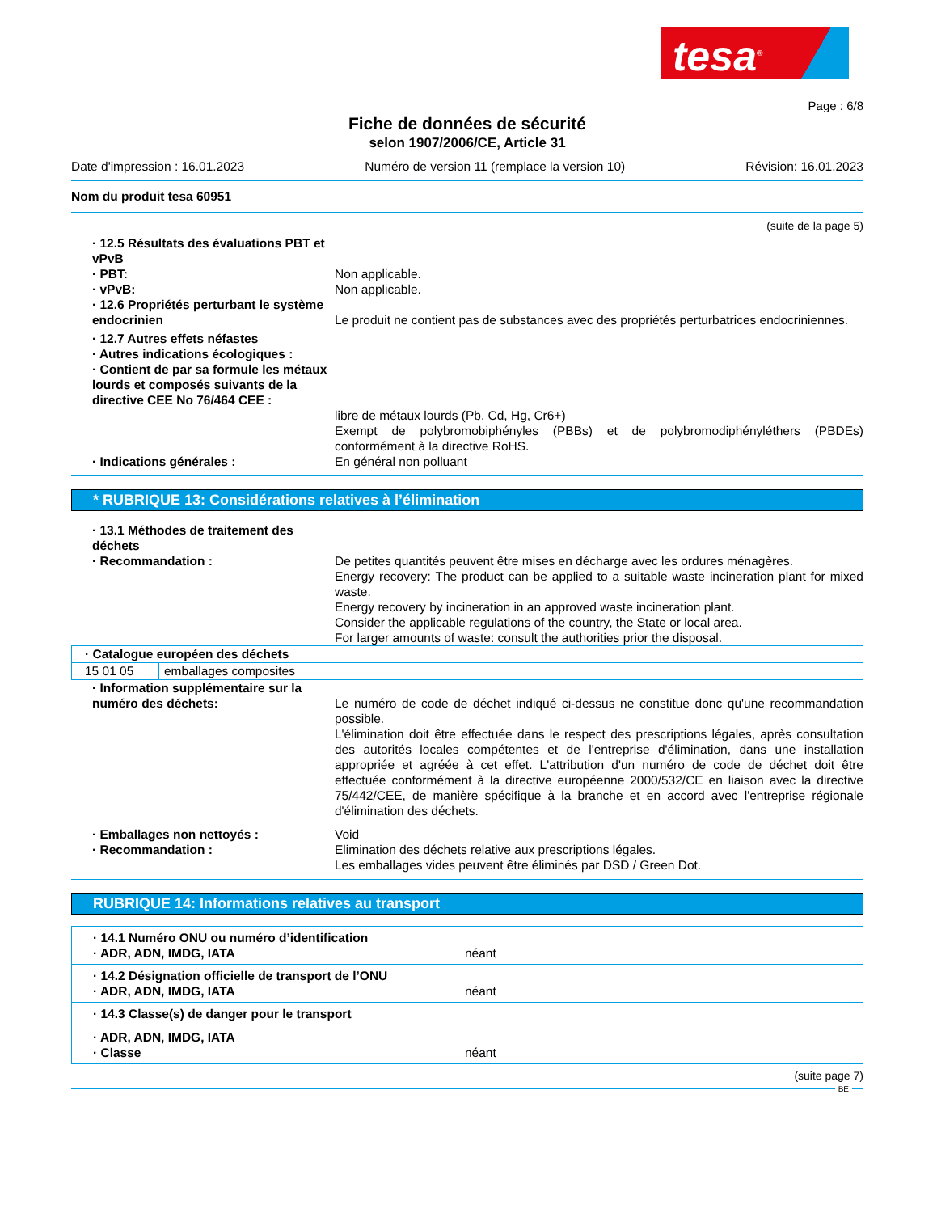tesa<sup>®</sup>
Page : 6/8
Fiche de données de sécurité
selon 1907/2006/CE, Article 31
Date d'impression : 16.01.2023 Numéro de version 11 (remplace la version 10) Révision: 16.01.2023
Nom du produit tesa 60951
(suite de la page 5)
· 12.5 Résultats des évaluations PBT et vPvB
· PBT: Non applicable.
· vPvB: Non applicable.
· 12.6 Propriétés perturbant le système endocrinien
Le produit ne contient pas de substances avec des propriétés perturbatrices endocriniennes.
· 12.7 Autres effets néfastes
· Autres indications écologiques :
· Contient de par sa formule les métaux lourds et composés suivants de la directive CEE No 76/464 CEE :
libre de métaux lourds (Pb, Cd, Hg, Cr6+)
Exempt de polybromobiphényles (PBBs) et de polybromodiphényléthers (PBDEs) conformément à la directive RoHS.
· Indications générales : En général non polluant
* RUBRIQUE 13: Considérations relatives à l’élimination
· 13.1 Méthodes de traitement des déchets
· Recommandation : De petites quantités peuvent être mises en décharge avec les ordures ménagères.
Energy recovery: The product can be applied to a suitable waste incineration plant for mixed waste.
Energy recovery by incineration in an approved waste incineration plant.
Consider the applicable regulations of the country, the State or local area.
For larger amounts of waste: consult the authorities prior the disposal.
| · Catalogue européen des déchets | |
| 15 01 05 | emballages composites |
· Information supplémentaire sur la numéro des déchets:
Le numéro de code de déchet indiqué ci-dessus ne constitue donc qu'une recommandation possible.
L'élimination doit être effectuée dans le respect des prescriptions légales, après consultation des autorités locales compétentes et de l'entreprise d'élimination, dans une installation appropriée et agréée à cet effet. L'attribution d'un numéro de code de déchet doit être effectuée conformément à la directive européenne 2000/532/CE en liaison avec la directive 75/442/CEE, de manière spécifique à la branche et en accord avec l'entreprise régionale d'élimination des déchets.
· Emballages non nettoyés : Void
· Recommandation : Elimination des déchets relative aux prescriptions légales.
Les emballages vides peuvent être éliminés par DSD / Green Dot.
RUBRIQUE 14: Informations relatives au transport
· 14.1 Numéro ONU ou numéro d’identification
· ADR, ADN, IMDG, IATA néant
· 14.2 Désignation officielle de transport de l’ONU
· ADR, ADN, IMDG, IATA néant
· 14.3 Classe(s) de danger pour le transport
· ADR, ADN, IMDG, IATA
· Classe néant
(suite page 7)
BE